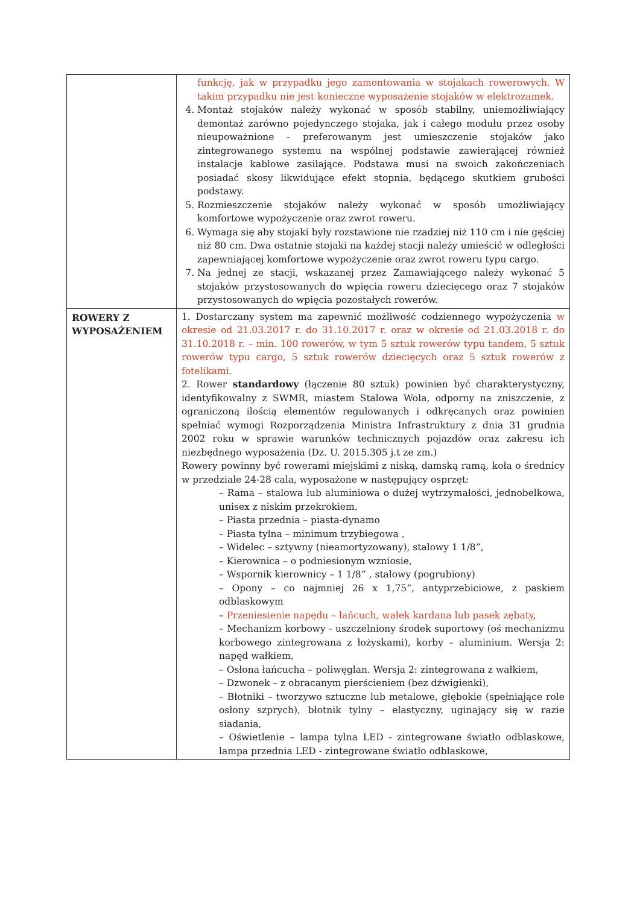| | funkcję, jak w przypadku jego zamontowania w stojakach rowerowych. W takim przypadku nie jest konieczne wyposażenie stojaków w elektrozamek. 4. Montaż stojaków należy wykonać w sposób stabilny, uniemożliwiający demontaż zarówno pojedynczego stojaka, jak i całego modułu przez osoby nieupoważnione - preferowanym jest umieszczenie stojaków jako zintegrowanego systemu na wspólnej podstawie zawierającej również instalacje kablowe zasilające. Podstawa musi na swoich zakończeniach posiadać skosy likwidujące efekt stopnia, będącego skutkiem grubości podstawy. 5. Rozmieszczenie stojaków należy wykonać w sposób umożliwiający komfortowe wypożyczenie oraz zwrot roweru. 6. Wymaga się aby stojaki były rozstawione nie rzadziej niż 110 cm i nie gęściej niż 80 cm. Dwa ostatnie stojaki na każdej stacji należy umieścić w odległości zapewniającej komfortowe wypożyczenie oraz zwrot roweru typu cargo. 7. Na jednej ze stacji, wskazanej przez Zamawiającego należy wykonać 5 stojaków przystosowanych do wpięcia roweru dziecięcego oraz 7 stojaków przystosowanych do wpięcia pozostałych rowerów. |
| ROWERY Z WYPOSAŻENIEM | 1. Dostarczany system ma zapewnić możliwość codziennego wypożyczenia w okresie od 21.03.2017 r. do 31.10.2017 r. oraz w okresie od 21.03.2018 r. do 31.10.2018 r. – min. 100 rowerów, w tym 5 sztuk rowerów typu tandem, 5 sztuk rowerów typu cargo, 5 sztuk rowerów dziecięcych oraz 5 sztuk rowerów z fotelikami. 2. Rower standardowy (łączenie 80 sztuk) powinien być charakterystyczny, identyfikowalny z SWMR, miastem Stalowa Wola, odporny na zniszczenie, z ograniczoną ilością elementów regulowanych i odkręcanych oraz powinien spełniać wymogi Rozporządzenia Ministra Infrastruktury z dnia 31 grudnia 2002 roku w sprawie warunków technicznych pojazdów oraz zakresu ich niezbędnego wyposażenia (Dz. U. 2015.305 j.t ze zm.) Rowery powinny być rowerami miejskimi z niską, damską ramą, koła o średnicy w przedziale 24-28 cala, wyposażone w następujący osprzęt: – Rama – stalowa lub aluminiowa o dużej wytrzymałości, jednobelkowa, unisex z niskim przekrokiem. – Piasta przednia – piasta-dynamo – Piasta tylna – minimum trzybiegowa , – Widelec – sztywny (nieamortyzowany), stalowy 1 1/8”, – Kierownica – o podniesionym wzniosie, – Wspornik kierownicy – 1 1/8” , stalowy (pogrubiony) – Opony – co najmniej 26 x 1,75”, antyprzebiciowe, z paskiem odblaskowym – Przeniesienie napędu – łańcuch, wałek kardana lub pasek zębaty , – Mechanizm korbowy - uszczelniony środek suportowy (oś mechanizmu korbowego zintegrowana z łożyskami), korby – aluminium. Wersja 2: napęd wałkiem, – Osłona łańcucha – poliwęglan. Wersja 2: zintegrowana z wałkiem, – Dzwonek – z obracanym pierścieniem (bez dźwigienki), – Błotniki – tworzywo sztuczne lub metalowe, głębokie (spełniające role osłony szprych), błotnik tylny – elastyczny, uginający się w razie siadania, – Oświetlenie – lampa tylna LED - zintegrowane światło odblaskowe, lampa przednia LED - zintegrowane światło odblaskowe, |